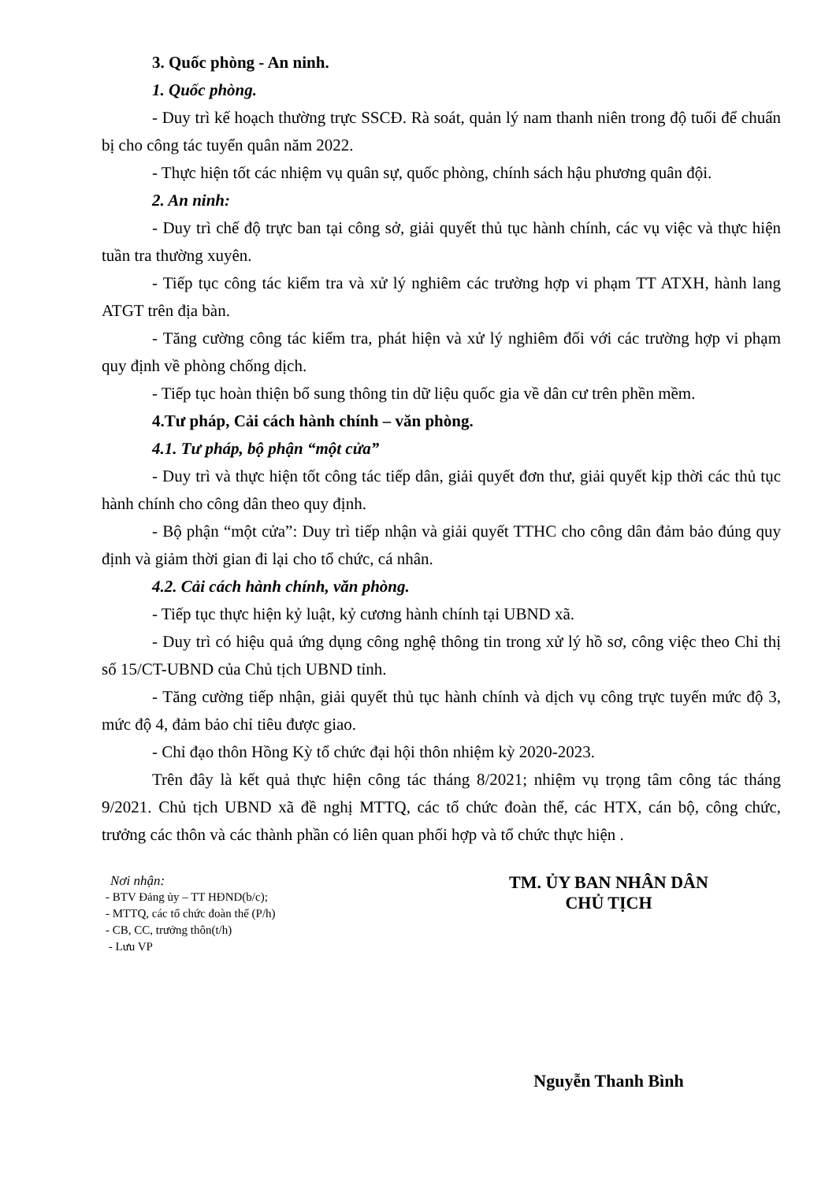3. Quốc phòng - An ninh.
1. Quốc phòng.
- Duy trì kế hoạch thường trực SSCĐ. Rà soát, quản lý nam thanh niên trong độ tuổi để chuẩn bị cho công tác tuyển quân năm 2022.
- Thực hiện tốt các nhiệm vụ quân sự, quốc phòng, chính sách hậu phương quân đội.
2. An ninh:
- Duy trì chế độ trực ban tại công sở, giải quyết thủ tục hành chính, các vụ việc và thực hiện tuần tra thường xuyên.
- Tiếp tục công tác kiểm tra và xử lý nghiêm các trường hợp vi phạm TT ATXH, hành lang ATGT trên địa bàn.
- Tăng cường công tác kiểm tra, phát hiện và xử lý nghiêm đối với các trường hợp vi phạm quy định về phòng chống dịch.
- Tiếp tục hoàn thiện bổ sung thông tin dữ liệu quốc gia về dân cư trên phền mềm.
4.Tư pháp, Cải cách hành chính – văn phòng.
4.1. Tư pháp, bộ phận “một cửa”
- Duy trì và thực hiện tốt công tác tiếp dân, giải quyết đơn thư, giải quyết kịp thời các thủ tục hành chính cho công dân theo quy định.
- Bộ phận “một cửa”: Duy trì tiếp nhận và giải quyết TTHC cho công dân đảm bảo đúng quy định và giảm thời gian đi lại cho tổ chức, cá nhân.
4.2. Cải cách hành chính, văn phòng.
- Tiếp tục thực hiện kỷ luật, kỷ cương hành chính tại UBND xã.
- Duy trì có hiệu quả ứng dụng công nghệ thông tin trong xử lý hồ sơ, công việc theo Chỉ thị số 15/CT-UBND của Chủ tịch UBND tỉnh.
- Tăng cường tiếp nhận, giải quyết thủ tục hành chính và dịch vụ công trực tuyến mức độ 3, mức độ 4, đảm bảo chỉ tiêu được giao.
- Chỉ đạo thôn Hồng Kỳ tổ chức đại hội thôn nhiệm kỳ 2020-2023.
Trên đây là kết quả thực hiện công tác tháng 8/2021; nhiệm vụ trọng tâm công tác tháng 9/2021. Chủ tịch UBND xã đề nghị MTTQ, các tổ chức đoàn thể, các HTX, cán bộ, công chức, trưởng các thôn và các thành phần có liên quan phối hợp và tổ chức thực hiện .
Nơi nhận:
- BTV Đảng ủy – TT HĐND(b/c);
- MTTQ, các tổ chức đoàn thể (P/h)
- CB, CC, trưởng thôn(t/h)
- Lưu VP
TM. ỦY BAN NHÂN DÂN
CHỦ TỊCH
Nguyễn Thanh Bình